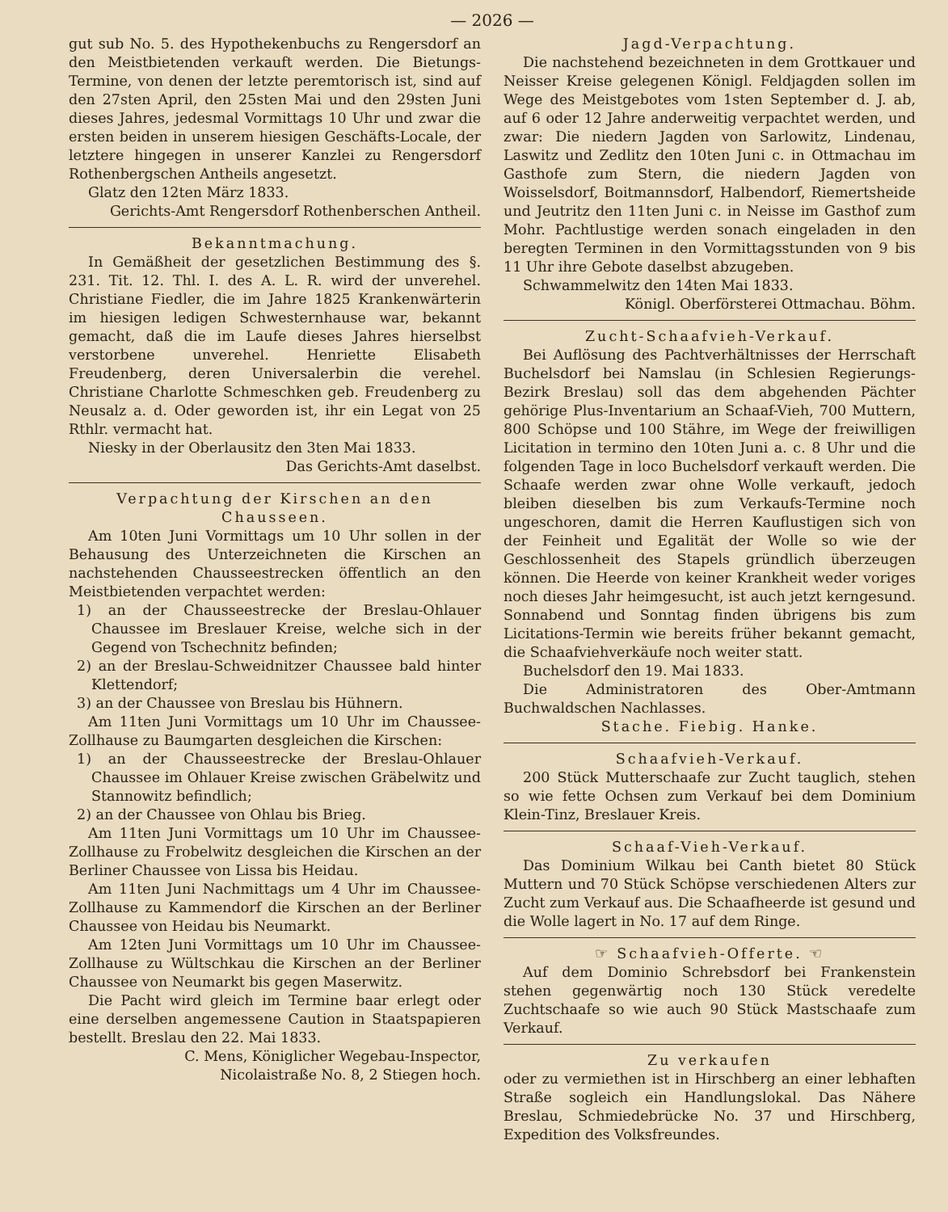— 2026 —
gut sub No. 5. des Hypothekenbuchs zu Rengersdorf an den Meistbietenden verkauft werden. Die Bietungs-Termine, von denen der letzte peremtorisch ist, sind auf den 27sten April, den 25sten Mai und den 29sten Juni dieses Jahres, jedesmal Vormittags 10 Uhr und zwar die ersten beiden in unserem hiesigen Geschäfts-Locale, der letztere hingegen in unserer Kanzlei zu Rengersdorf Rothenbergschen Antheils angesetzt.
Glatz den 12ten März 1833.
Gerichts-Amt Rengersdorf Rothenberschen Antheil.
Bekanntmachung.
In Gemäßheit der gesetzlichen Bestimmung des §. 231. Tit. 12. Thl. I. des A. L. R. wird der unverehel. Christiane Fiedler, die im Jahre 1825 Krankenwärterin im hiesigen ledigen Schwesternhause war, bekannt gemacht, daß die im Laufe dieses Jahres hierselbst verstorbene unverehel. Henriette Elisabeth Freudenberg, deren Universalerbin die verehel. Christiane Charlotte Schmeschken geb. Freudenberg zu Neusalz a. d. Oder geworden ist, ihr ein Legat von 25 Rthlr. vermacht hat.
Niesky in der Oberlausitz den 3ten Mai 1833.
Das Gerichts-Amt daselbst.
Verpachtung der Kirschen an den Chausseen.
Am 10ten Juni Vormittags um 10 Uhr sollen in der Behausung des Unterzeichneten die Kirschen an nachstehenden Chausseestrecken öffentlich an den Meistbietenden verpachtet werden:
1) an der Chausseestrecke der Breslau-Ohlauer Chaussee im Breslauer Kreise, welche sich in der Gegend von Tschechnitz befinden;
2) an der Breslau-Schweidnitzer Chaussee bald hinter Klettendorf;
3) an der Chaussee von Breslau bis Hühnern.
Am 11ten Juni Vormittags um 10 Uhr im Chaussee-Zollhause zu Baumgarten desgleichen die Kirschen:
1) an der Chausseestrecke der Breslau-Ohlauer Chaussee im Ohlauer Kreise zwischen Gräbelwitz und Stannowitz befindlich;
2) an der Chaussee von Ohlau bis Brieg.
Am 11ten Juni Vormittags um 10 Uhr im Chaussee-Zollhause zu Frobelwitz desgleichen die Kirschen an der Berliner Chaussee von Lissa bis Heidau.
Am 11ten Juni Nachmittags um 4 Uhr im Chaussee-Zollhause zu Kammendorf die Kirschen an der Berliner Chaussee von Heidau bis Neumarkt.
Am 12ten Juni Vormittags um 10 Uhr im Chaussee-Zollhause zu Wültschkau die Kirschen an der Berliner Chaussee von Neumarkt bis gegen Maserwitz.
Die Pacht wird gleich im Termine baar erlegt oder eine derselben angemessene Caution in Staatspapieren bestellt. Breslau den 22. Mai 1833.
C. Mens, Königlicher Wegebau-Inspector,
Nicolaistraße No. 8, 2 Stiegen hoch.
Jagd-Verpachtung.
Die nachstehend bezeichneten in dem Grottkauer und Neisser Kreise gelegenen Königl. Feldjagden sollen im Wege des Meistgebotes vom 1sten September d. J. ab, auf 6 oder 12 Jahre anderweitig verpachtet werden, und zwar: Die niedern Jagden von Sarlowitz, Lindenau, Laswitz und Zedlitz den 10ten Juni c. in Ottmachau im Gasthofe zum Stern, die niedern Jagden von Woisselsdorf, Boitmannsdorf, Halbendorf, Riemertsheide und Jeutritz den 11ten Juni c. in Neisse im Gasthof zum Mohr. Pachtlustige werden sonach eingeladen in den beregten Terminen in den Vormittagsstunden von 9 bis 11 Uhr ihre Gebote daselbst abzugeben.
Schwammelwitz den 14ten Mai 1833.
Königl. Oberförsterei Ottmachau. Böhm.
Zucht-Schaafvieh-Verkauf.
Bei Auflösung des Pachtverhältnisses der Herrschaft Buchelsdorf bei Namslau (in Schlesien Regierungs-Bezirk Breslau) soll das dem abgehenden Pächter gehörige Plus-Inventarium an Schaaf-Vieh, 700 Muttern, 800 Schöpse und 100 Stähre, im Wege der freiwilligen Licitation in termino den 10ten Juni a. c. 8 Uhr und die folgenden Tage in loco Buchelsdorf verkauft werden. Die Schaafe werden zwar ohne Wolle verkauft, jedoch bleiben dieselben bis zum Verkaufs-Termine noch ungeschoren, damit die Herren Kauflustigen sich von der Feinheit und Egalität der Wolle so wie der Geschlossenheit des Stapels gründlich überzeugen können. Die Heerde von keiner Krankheit weder voriges noch dieses Jahr heimgesucht, ist auch jetzt kerngesund. Sonnabend und Sonntag finden übrigens bis zum Licitations-Termin wie bereits früher bekannt gemacht, die Schaafviehverkäufe noch weiter statt.
Buchelsdorf den 19. Mai 1833.
Die Administratoren des Ober-Amtmann Buchwaldschen Nachlasses.
Stache. Fiebig. Hanke.
Schaafvieh-Verkauf.
200 Stück Mutterschaafe zur Zucht tauglich, stehen so wie fette Ochsen zum Verkauf bei dem Dominium Klein-Tinz, Breslauer Kreis.
Schaaf-Vieh-Verkauf.
Das Dominium Wilkau bei Canth bietet 80 Stück Muttern und 70 Stück Schöpse verschiedenen Alters zur Zucht zum Verkauf aus. Die Schaafheerde ist gesund und die Wolle lagert in No. 17 auf dem Ringe.
☞ Schaafvieh-Offerte. ☜
Auf dem Dominio Schrebsdorf bei Frankenstein stehen gegenwärtig noch 130 Stück veredelte Zuchtschaafe so wie auch 90 Stück Mastschaafe zum Verkauf.
Zu verkaufen
oder zu vermiethen ist in Hirschberg an einer lebhaften Straße sogleich ein Handlungslokal. Das Nähere Breslau, Schmiedebrücke No. 37 und Hirschberg, Expedition des Volksfreundes.